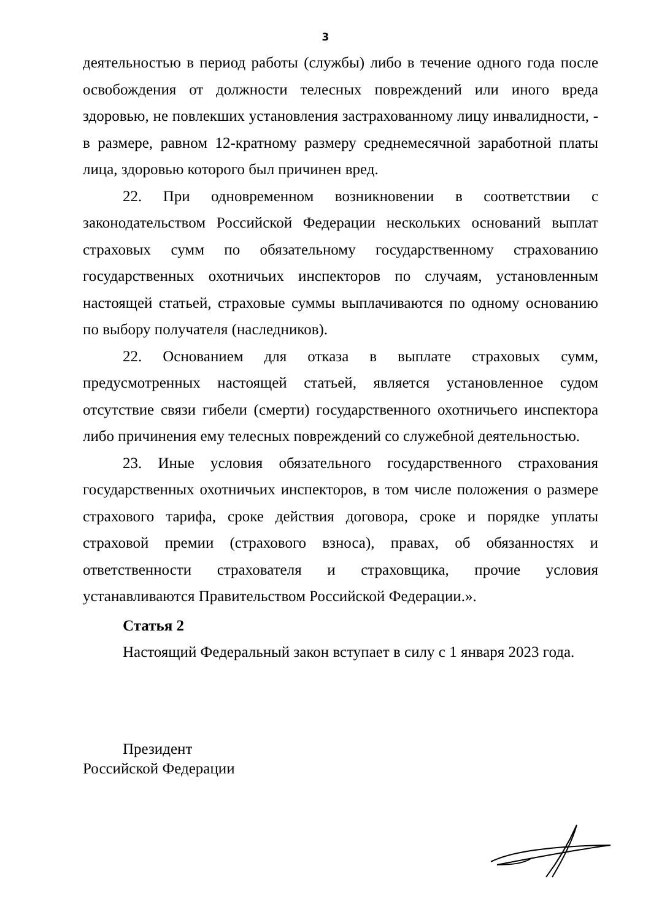3
деятельностью в период работы (службы) либо в течение одного года после освобождения от должности телесных повреждений или иного вреда здоровью, не повлекших установления застрахованному лицу инвалидности, - в размере, равном 12-кратному размеру среднемесячной заработной платы лица, здоровью которого был причинен вред.
22. При одновременном возникновении в соответствии с законодательством Российской Федерации нескольких оснований выплат страховых сумм по обязательному государственному страхованию государственных охотничьих инспекторов по случаям, установленным настоящей статьей, страховые суммы выплачиваются по одному основанию по выбору получателя (наследников).
22. Основанием для отказа в выплате страховых сумм, предусмотренных настоящей статьей, является установленное судом отсутствие связи гибели (смерти) государственного охотничьего инспектора либо причинения ему телесных повреждений со служебной деятельностью.
23. Иные условия обязательного государственного страхования государственных охотничьих инспекторов, в том числе положения о размере страхового тарифа, сроке действия договора, сроке и порядке уплаты страховой премии (страхового взноса), правах, об обязанностях и ответственности страхователя и страховщика, прочие условия устанавливаются Правительством Российской Федерации.».
Статья 2
Настоящий Федеральный закон вступает в силу с 1 января 2023 года.
Президент
Российской Федерации